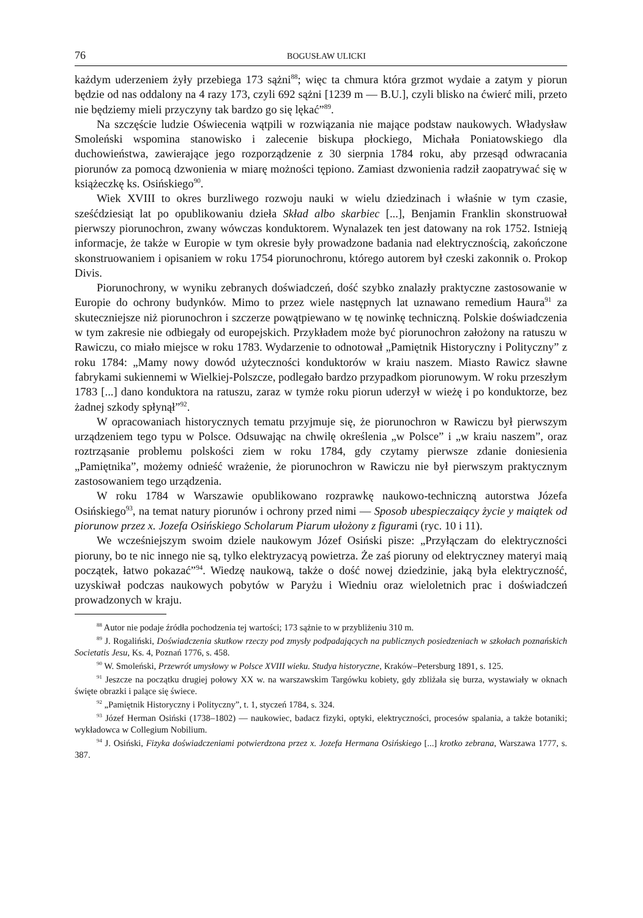76 BOGUSŁAW ULICKI
każdym uderzeniem żyły przebiega 173 sążni<sup>88</sup>; więc ta chmura która grzmot wydaie a zatym y piorun będzie od nas oddalony na 4 razy 173, czyli 692 sążni [1239 m — B.U.], czyli blisko na ćwierć mili, przeto nie będziemy mieli przyczyny tak bardzo go się lękać”<sup>89</sup>.
Na szczęście ludzie Oświecenia wątpili w rozwiązania nie mające podstaw naukowych. Władysław Smoleński wspomina stanowisko i zalecenie biskupa płockiego, Michała Poniatowskiego dla duchowieństwa, zawierające jego rozporządzenie z 30 sierpnia 1784 roku, aby przesąd odwracania piorunów za pomocą dzwonienia w miarę możności tępiono. Zamiast dzwonienia radził zaopatrywać się w książeczkę ks. Osińskiego<sup>90</sup>.
Wiek XVIII to okres burzliwego rozwoju nauki w wielu dziedzinach i właśnie w tym czasie, sześćdziesiąt lat po opublikowaniu dzieła Skład albo skarbiec [...], Benjamin Franklin skonstruował pierwszy piorunochron, zwany wówczas konduktorem. Wynalazek ten jest datowany na rok 1752. Istnieją informacje, że także w Europie w tym okresie były prowadzone badania nad elektrycznością, zakończone skonstruowaniem i opisaniem w roku 1754 piorunochronu, którego autorem był czeski zakonnik o. Prokop Divis.
Piorunochrony, w wyniku zebranych doświadczeń, dość szybko znalazły praktyczne zastosowanie w Europie do ochrony budynków. Mimo to przez wiele następnych lat uznawano remedium Haura<sup>91</sup> za skuteczniejsze niż piorunochron i szczerze powątpiewano w tę nowinkę techniczną. Polskie doświadczenia w tym zakresie nie odbiegały od europejskich. Przykładem może być piorunochron założony na ratuszu w Rawiczu, co miało miejsce w roku 1783. Wydarzenie to odnotował „Pamiętnik Historyczny i Polityczny” z roku 1784: „Mamy nowy dowód użyteczności konduktorów w kraiu naszem. Miasto Rawicz sławne fabrykami sukiennemi w Wielkiej-Polszcze, podlegało bardzo przypadkom piorunowym. W roku przeszłym 1783 [...] dano konduktora na ratuszu, zaraz w tymże roku piorun uderzył w wieżę i po konduktorze, bez żadnej szkody spłynął”<sup>92</sup>.
W opracowaniach historycznych tematu przyjmuje się, że piorunochron w Rawiczu był pierwszym urządzeniem tego typu w Polsce. Odsuwając na chwilę określenia „w Polsce” i „w kraiu naszem”, oraz roztrząsanie problemu polskości ziem w roku 1784, gdy czytamy pierwsze zdanie doniesienia „Pamiętnika”, możemy odnieść wrażenie, że piorunochron w Rawiczu nie był pierwszym praktycznym zastosowaniem tego urządzenia.
W roku 1784 w Warszawie opublikowano rozprawkę naukowo-techniczną autorstwa Józefa Osińskiego<sup>93</sup>, na temat natury piorunów i ochrony przed nimi — Sposob ubespieczaiący życie y maiątek od piorunow przez x. Jozefa Osińskiego Scholarum Piarum ułożony z figurami (ryc. 10 i 11).
We wcześniejszym swoim dziele naukowym Józef Osiński pisze: „Przyłączam do elektryczności pioruny, bo te nic innego nie są, tylko elektryzacyą powietrza. Że zaś pioruny od elektryczney materyi maią początek, łatwo pokazać”<sup>94</sup>. Wiedzę naukową, także o dość nowej dziedzinie, jaką była elektryczność, uzyskiwał podczas naukowych pobytów w Paryżu i Wiedniu oraz wieloletnich prac i doświadczeń prowadzonych w kraju.
<sup>88</sup> Autor nie podaje źródła pochodzenia tej wartości; 173 sążnie to w przybliżeniu 310 m.
<sup>89</sup> J. Rogaliński, Doświadczenia skutkow rzeczy pod zmysły podpadających na publicznych posiedzeniach w szkołach poznańskich Societatis Jesu, Ks. 4, Poznań 1776, s. 458.
<sup>90</sup> W. Smoleński, Przewrót umysłowy w Polsce XVIII wieku. Studya historyczne, Kraków–Petersburg 1891, s. 125.
<sup>91</sup> Jeszcze na początku drugiej połowy XX w. na warszawskim Targówku kobiety, gdy zbliżała się burza, wystawiały w oknach święte obrazki i palące się świece.
<sup>92</sup> „Pamiętnik Historyczny i Polityczny”, t. 1, styczeń 1784, s. 324.
<sup>93</sup> Józef Herman Osiński (1738–1802) — naukowiec, badacz fizyki, optyki, elektryczności, procesów spalania, a także botaniki; wykładowca w Collegium Nobilium.
<sup>94</sup> J. Osiński, Fizyka doświadczeniami potwierdzona przez x. Jozefa Hermana Osińskiego [...] krotko zebrana, Warszawa 1777, s. 387.